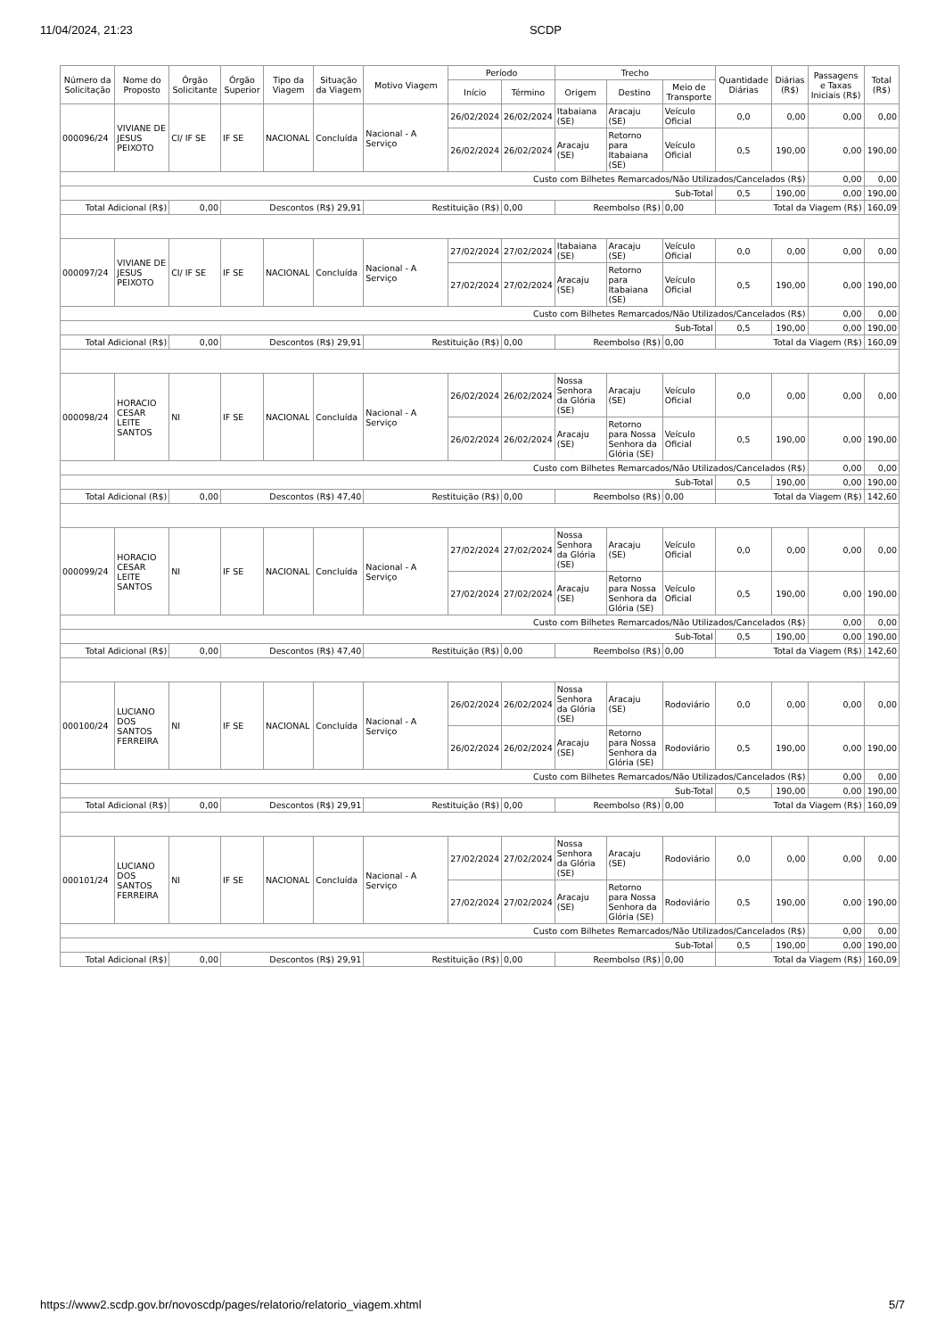11/04/2024, 21:23 SCDP
| Número da Solicitação | Nome do Proposto | Órgão Solicitante | Órgão Superior | Tipo da Viagem | Situação da Viagem | Motivo Viagem | Período | | Trecho | | | Quantidade Diárias | Diárias (R$) | Passagens e Taxas Iniciais (R$) | Total (R$) |
| --- | --- | --- | --- | --- | --- | --- | --- | --- | --- | --- | --- | --- | --- | --- | --- |
| | | | | | | | Início | Término | Origem | Destino | Meio de Transporte | | | | |
| 000096/24 | VIVIANE DE JESUS PEIXOTO | CI/ IF SE | IF SE | NACIONAL | Concluída | Nacional - A Serviço | 26/02/2024 | 26/02/2024 | Itabaiana (SE) | Aracaju (SE) | Veículo Oficial | 0,0 | 0,00 | 0,00 | 0,00 |
| | | | | | | | 26/02/2024 | 26/02/2024 | Aracaju (SE) | Retorno para Itabaiana (SE) | Veículo Oficial | 0,5 | 190,00 | 0,00 | 190,00 |
| Custo com Bilhetes Remarcados/Não Utilizados/Cancelados (R$) | | | | | | | | | | | | | | 0,00 | 0,00 |
| Sub-Total | | | | | | | | | | | | 0,5 | 190,00 | 0,00 | 190,00 |
| Total Adicional (R$) | | 0,00 | Descontos (R$) 29,91 | | | Restituição (R$) | | 0,00 | Reembolso (R$) | | 0,00 | Total da Viagem (R$) | | | 160,09 |
| 000097/24 | VIVIANE DE JESUS PEIXOTO | CI/ IF SE | IF SE | NACIONAL | Concluída | Nacional - A Serviço | 27/02/2024 | 27/02/2024 | Itabaiana (SE) | Aracaju (SE) | Veículo Oficial | 0,0 | 0,00 | 0,00 | 0,00 |
| | | | | | | | 27/02/2024 | 27/02/2024 | Aracaju (SE) | Retorno para Itabaiana (SE) | Veículo Oficial | 0,5 | 190,00 | 0,00 | 190,00 |
| Custo com Bilhetes Remarcados/Não Utilizados/Cancelados (R$) | | | | | | | | | | | | | | 0,00 | 0,00 |
| Sub-Total | | | | | | | | | | | | 0,5 | 190,00 | 0,00 | 190,00 |
| Total Adicional (R$) | | 0,00 | Descontos (R$) 29,91 | | | Restituição (R$) | | 0,00 | Reembolso (R$) | | 0,00 | Total da Viagem (R$) | | | 160,09 |
| 000098/24 | HORACIO CESAR LEITE SANTOS | NI | IF SE | NACIONAL | Concluída | Nacional - A Serviço | 26/02/2024 | 26/02/2024 | Nossa Senhora da Glória (SE) | Aracaju (SE) | Veículo Oficial | 0,0 | 0,00 | 0,00 | 0,00 |
| | | | | | | | 26/02/2024 | 26/02/2024 | Aracaju (SE) | Retorno para Nossa Senhora da Glória (SE) | Veículo Oficial | 0,5 | 190,00 | 0,00 | 190,00 |
| Custo com Bilhetes Remarcados/Não Utilizados/Cancelados (R$) | | | | | | | | | | | | | | 0,00 | 0,00 |
| Sub-Total | | | | | | | | | | | | 0,5 | 190,00 | 0,00 | 190,00 |
| Total Adicional (R$) | | 0,00 | Descontos (R$) 47,40 | | | Restituição (R$) | | 0,00 | Reembolso (R$) | | 0,00 | Total da Viagem (R$) | | | 142,60 |
| 000099/24 | HORACIO CESAR LEITE SANTOS | NI | IF SE | NACIONAL | Concluída | Nacional - A Serviço | 27/02/2024 | 27/02/2024 | Nossa Senhora da Glória (SE) | Aracaju (SE) | Veículo Oficial | 0,0 | 0,00 | 0,00 | 0,00 |
| | | | | | | | 27/02/2024 | 27/02/2024 | Aracaju (SE) | Retorno para Nossa Senhora da Glória (SE) | Veículo Oficial | 0,5 | 190,00 | 0,00 | 190,00 |
| Custo com Bilhetes Remarcados/Não Utilizados/Cancelados (R$) | | | | | | | | | | | | | | 0,00 | 0,00 |
| Sub-Total | | | | | | | | | | | | 0,5 | 190,00 | 0,00 | 190,00 |
| Total Adicional (R$) | | 0,00 | Descontos (R$) 47,40 | | | Restituição (R$) | | 0,00 | Reembolso (R$) | | 0,00 | Total da Viagem (R$) | | | 142,60 |
| 000100/24 | LUCIANO DOS SANTOS FERREIRA | NI | IF SE | NACIONAL | Concluída | Nacional - A Serviço | 26/02/2024 | 26/02/2024 | Nossa Senhora da Glória (SE) | Aracaju (SE) | Rodoviário | 0,0 | 0,00 | 0,00 | 0,00 |
| | | | | | | | 26/02/2024 | 26/02/2024 | Aracaju (SE) | Retorno para Nossa Senhora da Glória (SE) | Rodoviário | 0,5 | 190,00 | 0,00 | 190,00 |
| Custo com Bilhetes Remarcados/Não Utilizados/Cancelados (R$) | | | | | | | | | | | | | | 0,00 | 0,00 |
| Sub-Total | | | | | | | | | | | | 0,5 | 190,00 | 0,00 | 190,00 |
| Total Adicional (R$) | | 0,00 | Descontos (R$) 29,91 | | | Restituição (R$) | | 0,00 | Reembolso (R$) | | 0,00 | Total da Viagem (R$) | | | 160,09 |
| 000101/24 | LUCIANO DOS SANTOS FERREIRA | NI | IF SE | NACIONAL | Concluída | Nacional - A Serviço | 27/02/2024 | 27/02/2024 | Nossa Senhora da Glória (SE) | Aracaju (SE) | Rodoviário | 0,0 | 0,00 | 0,00 | 0,00 |
| | | | | | | | 27/02/2024 | 27/02/2024 | Aracaju (SE) | Retorno para Nossa Senhora da Glória (SE) | Rodoviário | 0,5 | 190,00 | 0,00 | 190,00 |
| Custo com Bilhetes Remarcados/Não Utilizados/Cancelados (R$) | | | | | | | | | | | | | | 0,00 | 0,00 |
| Sub-Total | | | | | | | | | | | | 0,5 | 190,00 | 0,00 | 190,00 |
| Total Adicional (R$) | | 0,00 | Descontos (R$) 29,91 | | | Restituição (R$) | | 0,00 | Reembolso (R$) | | 0,00 | Total da Viagem (R$) | | | 160,09 |
https://www2.scdp.gov.br/novoscdp/pages/relatorio/relatorio_viagem.xhtml 5/7